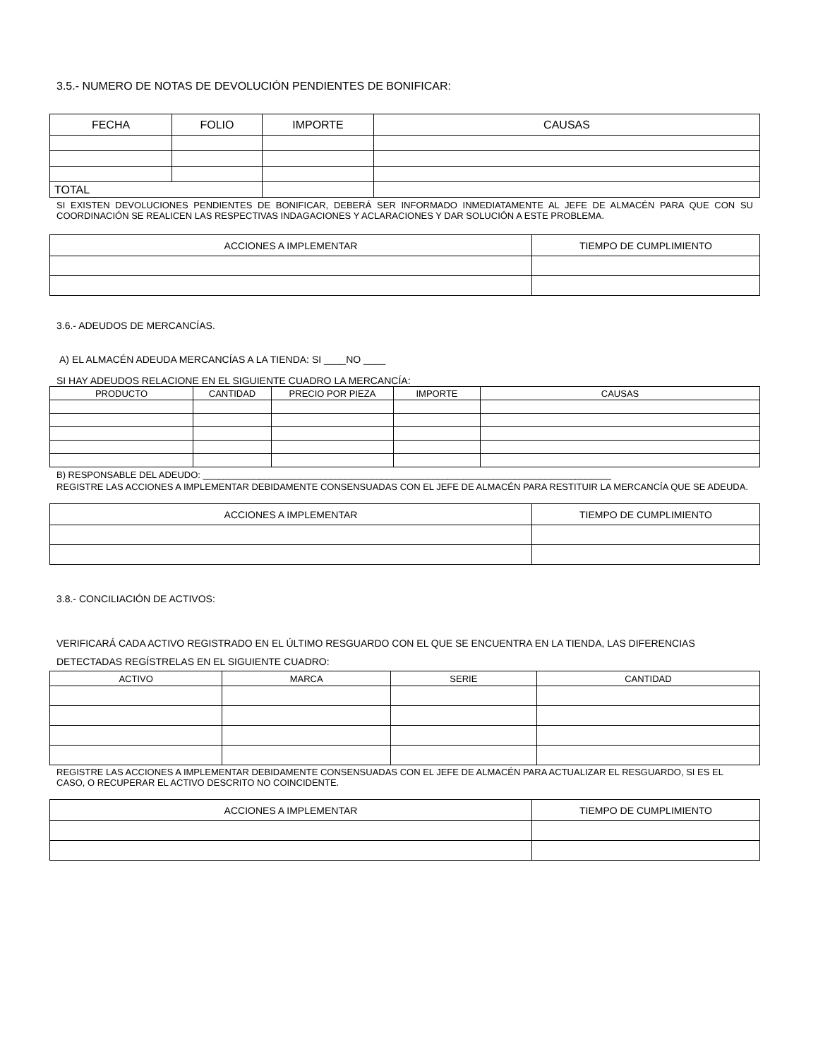3.5.- NUMERO DE NOTAS DE DEVOLUCIÓN PENDIENTES DE BONIFICAR:
| FECHA | FOLIO | IMPORTE | CAUSAS |
| --- | --- | --- | --- |
| TOTAL | | | |
SI EXISTEN DEVOLUCIONES PENDIENTES DE BONIFICAR, DEBERÁ SER INFORMADO INMEDIATAMENTE AL JEFE DE ALMACÉN PARA QUE CON SU COORDINACIÓN SE REALICEN LAS RESPECTIVAS INDAGACIONES Y ACLARACIONES Y DAR SOLUCIÓN A ESTE PROBLEMA.
| ACCIONES A IMPLEMENTAR | TIEMPO DE CUMPLIMIENTO |
| --- | --- |
3.6.- ADEUDOS DE MERCANCÍAS.
A) EL ALMACÉN ADEUDA MERCANCÍAS A LA TIENDA: SI ____NO ____
SI HAY ADEUDOS RELACIONE EN EL SIGUIENTE CUADRO LA MERCANCÍA:
| PRODUCTO | CANTIDAD | PRECIO POR PIEZA | IMPORTE | CAUSAS |
| --- | --- | --- | --- | --- |
B) RESPONSABLE DEL ADEUDO: ________________________________________________________________________________
REGISTRE LAS ACCIONES A IMPLEMENTAR DEBIDAMENTE CONSENSUADAS CON EL JEFE DE ALMACÉN PARA RESTITUIR LA MERCANCÍA QUE SE ADEUDA.
| ACCIONES A IMPLEMENTAR | TIEMPO DE CUMPLIMIENTO |
| --- | --- |
3.8.- CONCILIACIÓN DE ACTIVOS:
VERIFICARÁ CADA ACTIVO REGISTRADO EN EL ÚLTIMO RESGUARDO CON EL QUE SE ENCUENTRA EN LA TIENDA, LAS DIFERENCIAS DETECTADAS REGÍSTRELAS EN EL SIGUIENTE CUADRO:
| ACTIVO | MARCA | SERIE | CANTIDAD |
| --- | --- | --- | --- |
REGISTRE LAS ACCIONES A IMPLEMENTAR DEBIDAMENTE CONSENSUADAS CON EL JEFE DE ALMACÉN PARA ACTUALIZAR EL RESGUARDO, SI ES EL CASO, O RECUPERAR EL ACTIVO DESCRITO NO COINCIDENTE.
| ACCIONES A IMPLEMENTAR | TIEMPO DE CUMPLIMIENTO |
| --- | --- |